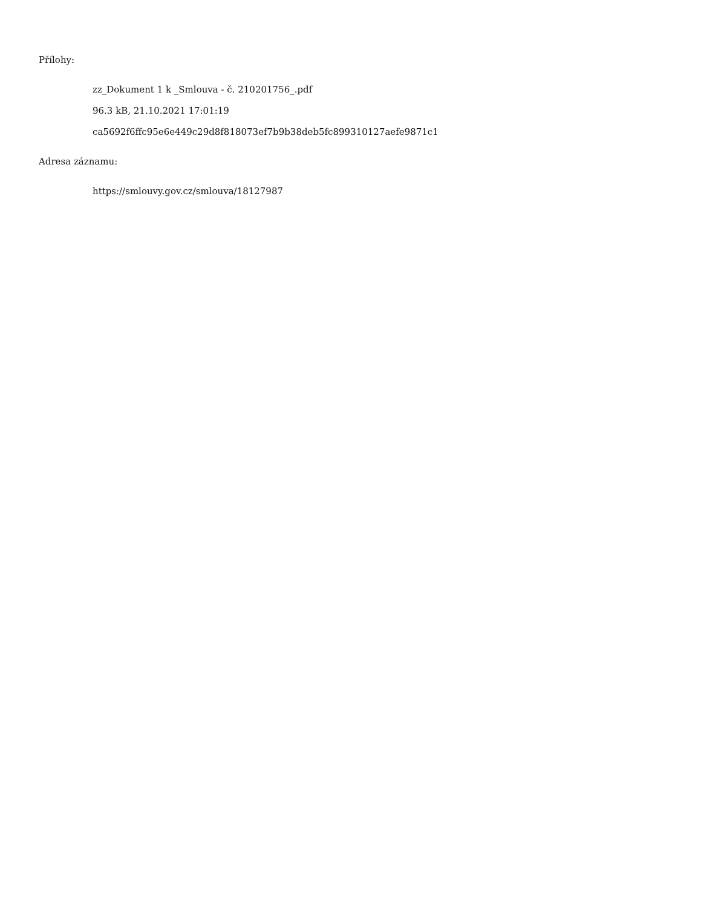Přílohy:
zz_Dokument 1 k _Smlouva - č. 210201756_.pdf
96.3 kB, 21.10.2021 17:01:19
ca5692f6ffc95e6e449c29d8f818073ef7b9b38deb5fc899310127aefe9871c1
Adresa záznamu:
https://smlouvy.gov.cz/smlouva/18127987